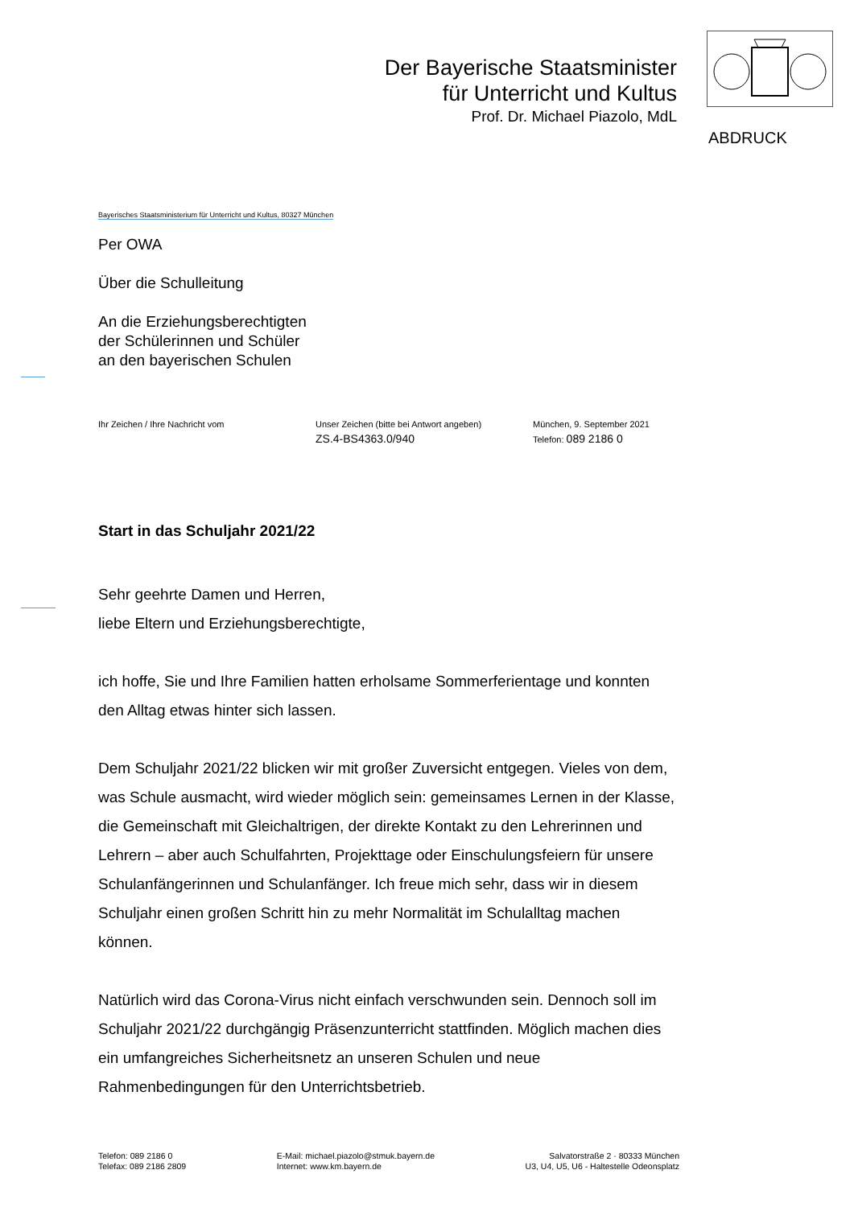Der Bayerische Staatsminister
für Unterricht und Kultus
Prof. Dr. Michael Piazolo, MdL
ABDRUCK
Bayerisches Staatsministerium für Unterricht und Kultus, 80327 München
Per OWA
Über die Schulleitung
An die Erziehungsberechtigten
der Schülerinnen und Schüler
an den bayerischen Schulen
Ihr Zeichen / Ihre Nachricht vom Unser Zeichen (bitte bei Antwort angeben)
ZS.4-BS4363.0/940
München, 9. September 2021
Telefon: 089 2186 0
Start in das Schuljahr 2021/22
Sehr geehrte Damen und Herren,
liebe Eltern und Erziehungsberechtigte,
ich hoffe, Sie und Ihre Familien hatten erholsame Sommerferientage und konnten den Alltag etwas hinter sich lassen.
Dem Schuljahr 2021/22 blicken wir mit großer Zuversicht entgegen. Vieles von dem, was Schule ausmacht, wird wieder möglich sein: gemeinsames Lernen in der Klasse, die Gemeinschaft mit Gleichaltrigen, der direkte Kontakt zu den Lehrerinnen und Lehrern – aber auch Schulfahrten, Projekttage oder Einschulungsfeiern für unsere Schulanfängerinnen und Schulanfänger. Ich freue mich sehr, dass wir in diesem Schuljahr einen großen Schritt hin zu mehr Normalität im Schulalltag machen können.
Natürlich wird das Corona-Virus nicht einfach verschwunden sein. Dennoch soll im Schuljahr 2021/22 durchgängig Präsenzunterricht stattfinden. Möglich machen dies ein umfangreiches Sicherheitsnetz an unseren Schulen und neue Rahmenbedingungen für den Unterrichtsbetrieb.
Telefon: 089 2186 0
Telefax: 089 2186 2809
E-Mail: michael.piazolo@stmuk.bayern.de
Internet: www.km.bayern.de
Salvatorstraße 2 · 80333 München
U3, U4, U5, U6 - Haltestelle Odeonsplatz